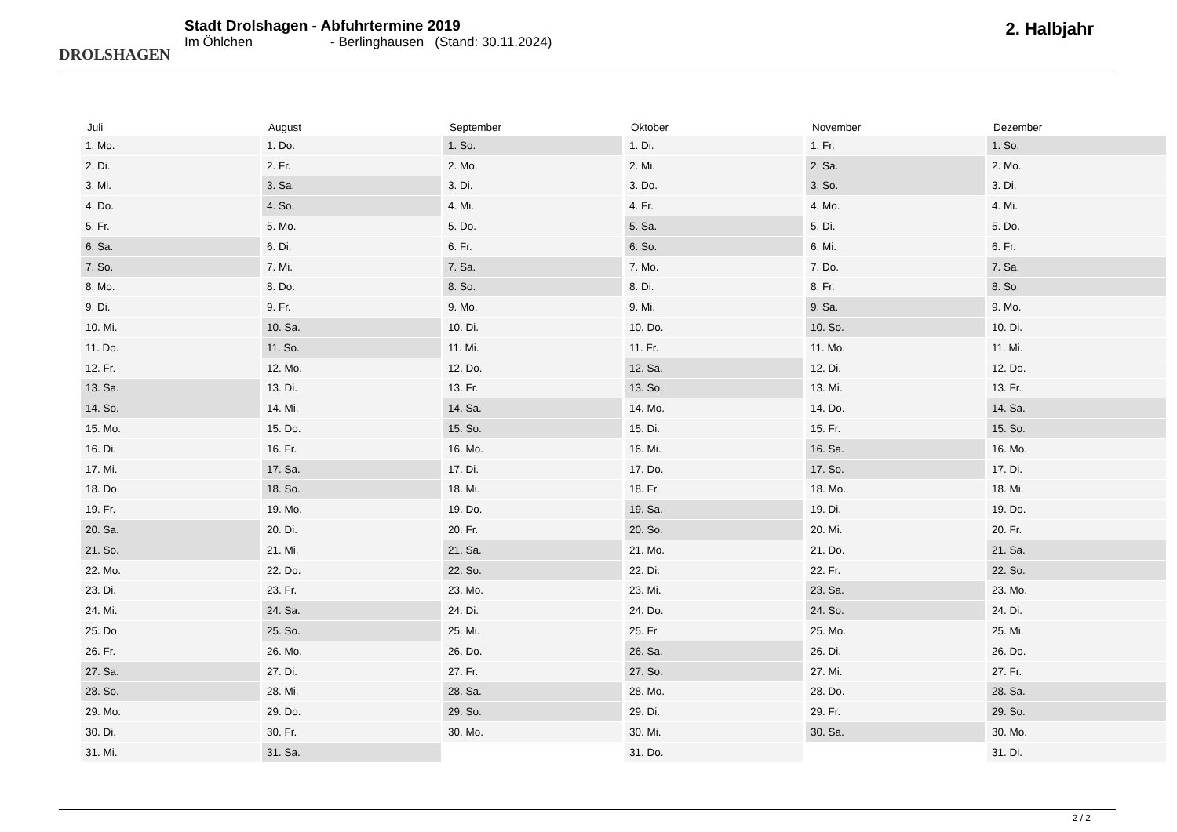DROLSHAGEN
Stadt Drolshagen - Abfuhrtermine 2019
Im Öhlchen - Berlinghausen (Stand: 30.11.2024)
2. Halbjahr
| Juli | August | September | Oktober | November | Dezember |
| --- | --- | --- | --- | --- | --- |
| 1. Mo. | 1. Do. | 1. So. | 1. Di. | 1. Fr. | 1. So. |
| 2. Di. | 2. Fr. | 2. Mo. | 2. Mi. | 2. Sa. | 2. Mo. |
| 3. Mi. | 3. Sa. | 3. Di. | 3. Do. | 3. So. | 3. Di. |
| 4. Do. | 4. So. | 4. Mi. | 4. Fr. | 4. Mo. | 4. Mi. |
| 5. Fr. | 5. Mo. | 5. Do. | 5. Sa. | 5. Di. | 5. Do. |
| 6. Sa. | 6. Di. | 6. Fr. | 6. So. | 6. Mi. | 6. Fr. |
| 7. So. | 7. Mi. | 7. Sa. | 7. Mo. | 7. Do. | 7. Sa. |
| 8. Mo. | 8. Do. | 8. So. | 8. Di. | 8. Fr. | 8. So. |
| 9. Di. | 9. Fr. | 9. Mo. | 9. Mi. | 9. Sa. | 9. Mo. |
| 10. Mi. | 10. Sa. | 10. Di. | 10. Do. | 10. So. | 10. Di. |
| 11. Do. | 11. So. | 11. Mi. | 11. Fr. | 11. Mo. | 11. Mi. |
| 12. Fr. | 12. Mo. | 12. Do. | 12. Sa. | 12. Di. | 12. Do. |
| 13. Sa. | 13. Di. | 13. Fr. | 13. So. | 13. Mi. | 13. Fr. |
| 14. So. | 14. Mi. | 14. Sa. | 14. Mo. | 14. Do. | 14. Sa. |
| 15. Mo. | 15. Do. | 15. So. | 15. Di. | 15. Fr. | 15. So. |
| 16. Di. | 16. Fr. | 16. Mo. | 16. Mi. | 16. Sa. | 16. Mo. |
| 17. Mi. | 17. Sa. | 17. Di. | 17. Do. | 17. So. | 17. Di. |
| 18. Do. | 18. So. | 18. Mi. | 18. Fr. | 18. Mo. | 18. Mi. |
| 19. Fr. | 19. Mo. | 19. Do. | 19. Sa. | 19. Di. | 19. Do. |
| 20. Sa. | 20. Di. | 20. Fr. | 20. So. | 20. Mi. | 20. Fr. |
| 21. So. | 21. Mi. | 21. Sa. | 21. Mo. | 21. Do. | 21. Sa. |
| 22. Mo. | 22. Do. | 22. So. | 22. Di. | 22. Fr. | 22. So. |
| 23. Di. | 23. Fr. | 23. Mo. | 23. Mi. | 23. Sa. | 23. Mo. |
| 24. Mi. | 24. Sa. | 24. Di. | 24. Do. | 24. So. | 24. Di. |
| 25. Do. | 25. So. | 25. Mi. | 25. Fr. | 25. Mo. | 25. Mi. |
| 26. Fr. | 26. Mo. | 26. Do. | 26. Sa. | 26. Di. | 26. Do. |
| 27. Sa. | 27. Di. | 27. Fr. | 27. So. | 27. Mi. | 27. Fr. |
| 28. So. | 28. Mi. | 28. Sa. | 28. Mo. | 28. Do. | 28. Sa. |
| 29. Mo. | 29. Do. | 29. So. | 29. Di. | 29. Fr. | 29. So. |
| 30. Di. | 30. Fr. | 30. Mo. | 30. Mi. | 30. Sa. | 30. Mo. |
| 31. Mi. | 31. Sa. | | 31. Do. | | 31. Di. |
2 / 2